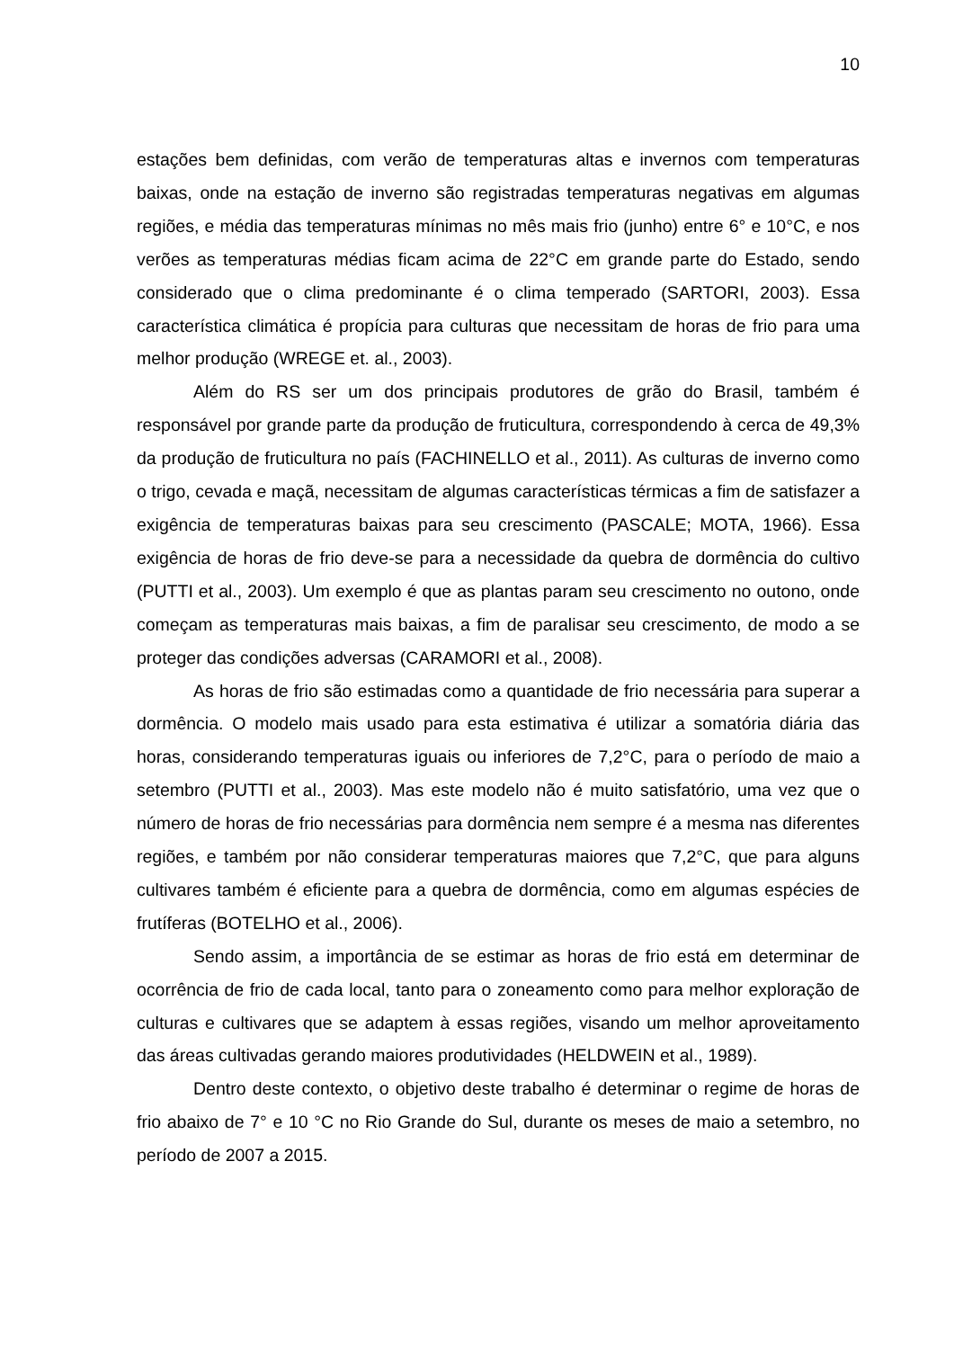10
estações bem definidas, com verão de temperaturas altas e invernos com temperaturas baixas, onde na estação de inverno são registradas temperaturas negativas em algumas regiões, e média das temperaturas mínimas no mês mais frio (junho) entre 6° e 10°C, e nos verões as temperaturas médias ficam acima de 22°C em grande parte do Estado, sendo considerado que o clima predominante é o clima temperado (SARTORI, 2003). Essa característica climática é propícia para culturas que necessitam de horas de frio para uma melhor produção (WREGE et. al., 2003).
Além do RS ser um dos principais produtores de grão do Brasil, também é responsável por grande parte da produção de fruticultura, correspondendo à cerca de 49,3% da produção de fruticultura no país (FACHINELLO et al., 2011). As culturas de inverno como o trigo, cevada e maçã, necessitam de algumas características térmicas a fim de satisfazer a exigência de temperaturas baixas para seu crescimento (PASCALE; MOTA, 1966). Essa exigência de horas de frio deve-se para a necessidade da quebra de dormência do cultivo (PUTTI et al., 2003). Um exemplo é que as plantas param seu crescimento no outono, onde começam as temperaturas mais baixas, a fim de paralisar seu crescimento, de modo a se proteger das condições adversas (CARAMORI et al., 2008).
As horas de frio são estimadas como a quantidade de frio necessária para superar a dormência. O modelo mais usado para esta estimativa é utilizar a somatória diária das horas, considerando temperaturas iguais ou inferiores de 7,2°C, para o período de maio a setembro (PUTTI et al., 2003). Mas este modelo não é muito satisfatório, uma vez que o número de horas de frio necessárias para dormência nem sempre é a mesma nas diferentes regiões, e também por não considerar temperaturas maiores que 7,2°C, que para alguns cultivares também é eficiente para a quebra de dormência, como em algumas espécies de frutíferas (BOTELHO et al., 2006).
Sendo assim, a importância de se estimar as horas de frio está em determinar de ocorrência de frio de cada local, tanto para o zoneamento como para melhor exploração de culturas e cultivares que se adaptem à essas regiões, visando um melhor aproveitamento das áreas cultivadas gerando maiores produtividades (HELDWEIN et al., 1989).
Dentro deste contexto, o objetivo deste trabalho é determinar o regime de horas de frio abaixo de 7° e 10 °C no Rio Grande do Sul, durante os meses de maio a setembro, no período de 2007 a 2015.